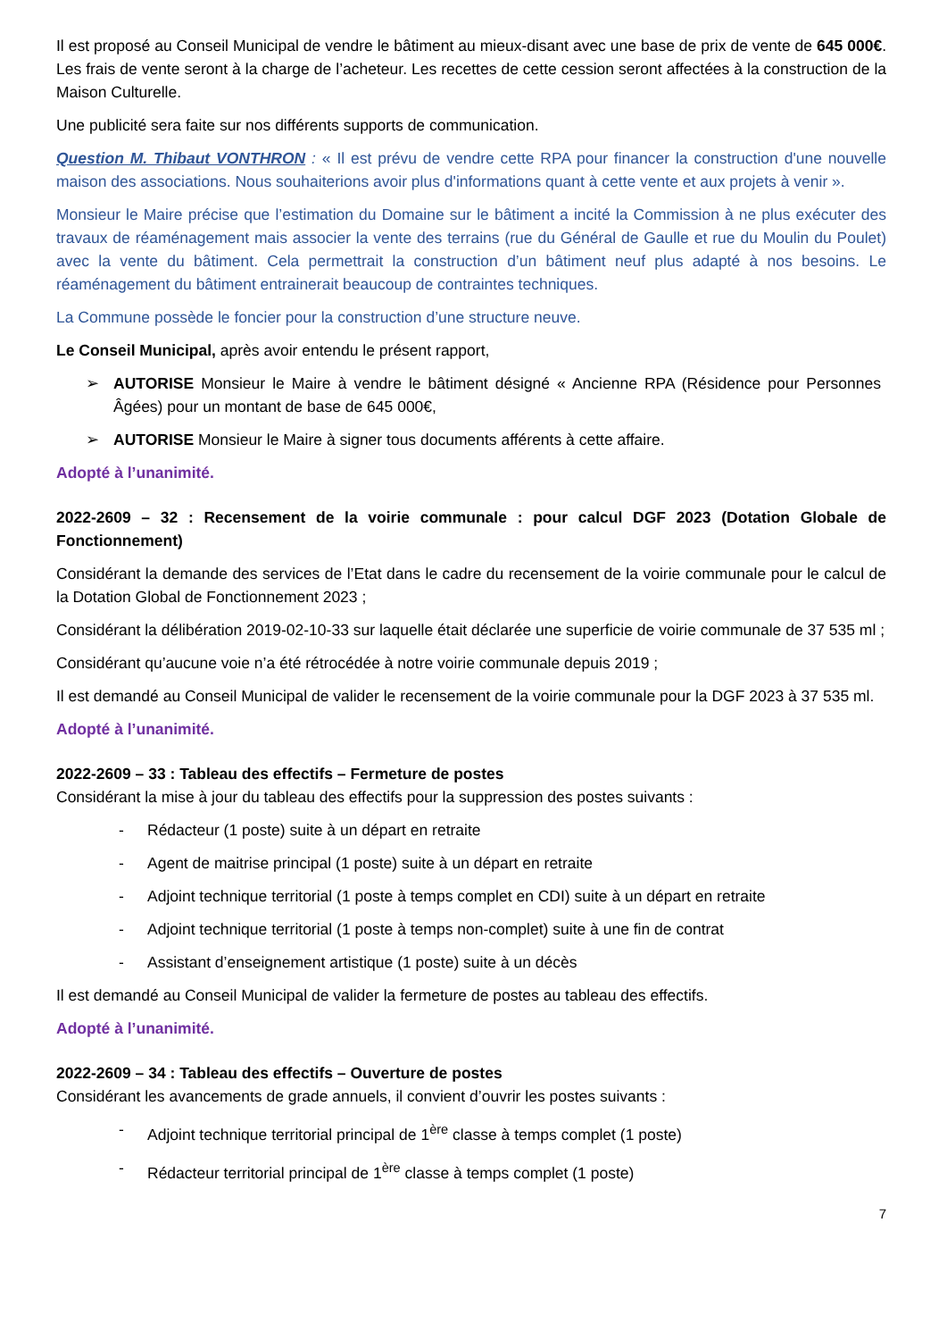Il est proposé au Conseil Municipal de vendre le bâtiment au mieux-disant avec une base de prix de vente de 645 000€. Les frais de vente seront à la charge de l’acheteur. Les recettes de cette cession seront affectées à la construction de la Maison Culturelle.
Une publicité sera faite sur nos différents supports de communication.
Question M. Thibaut VONTHRON : « Il est prévu de vendre cette RPA pour financer la construction d'une nouvelle maison des associations. Nous souhaiterions avoir plus d'informations quant à cette vente et aux projets à venir ».
Monsieur le Maire précise que l’estimation du Domaine sur le bâtiment a incité la Commission à ne plus exécuter des travaux de réaménagement mais associer la vente des terrains (rue du Général de Gaulle et rue du Moulin du Poulet) avec la vente du bâtiment. Cela permettrait la construction d’un bâtiment neuf plus adapté à nos besoins. Le réaménagement du bâtiment entrainerait beaucoup de contraintes techniques.
La Commune possède le foncier pour la construction d’une structure neuve.
Le Conseil Municipal, après avoir entendu le présent rapport,
➢ AUTORISE Monsieur le Maire à vendre le bâtiment désigné « Ancienne RPA (Résidence pour Personnes Âgées) pour un montant de base de 645 000€,
➢ AUTORISE Monsieur le Maire à signer tous documents afférents à cette affaire.
Adopté à l’unanimité.
2022-2609 – 32 : Recensement de la voirie communale : pour calcul DGF 2023 (Dotation Globale de Fonctionnement)
Considérant la demande des services de l’Etat dans le cadre du recensement de la voirie communale pour le calcul de la Dotation Global de Fonctionnement 2023 ;
Considérant la délibération 2019-02-10-33 sur laquelle était déclarée une superficie de voirie communale de 37 535 ml ;
Considérant qu’aucune voie n’a été rétrocédée à notre voirie communale depuis 2019 ;
Il est demandé au Conseil Municipal de valider le recensement de la voirie communale pour la DGF 2023 à 37 535 ml.
Adopté à l’unanimité.
2022-2609 – 33 : Tableau des effectifs – Fermeture de postes
Considérant la mise à jour du tableau des effectifs pour la suppression des postes suivants :
- Rédacteur (1 poste) suite à un départ en retraite
- Agent de maitrise principal (1 poste) suite à un départ en retraite
- Adjoint technique territorial (1 poste à temps complet en CDI) suite à un départ en retraite
- Adjoint technique territorial (1 poste à temps non-complet) suite à une fin de contrat
- Assistant d’enseignement artistique (1 poste) suite à un décès
Il est demandé au Conseil Municipal de valider la fermeture de postes au tableau des effectifs.
Adopté à l’unanimité.
2022-2609 – 34 : Tableau des effectifs – Ouverture de postes
Considérant les avancements de grade annuels, il convient d’ouvrir les postes suivants :
- Adjoint technique territorial principal de 1<sup>ère</sup> classe à temps complet (1 poste)
- Rédacteur territorial principal de 1<sup>ère</sup> classe à temps complet (1 poste)
7